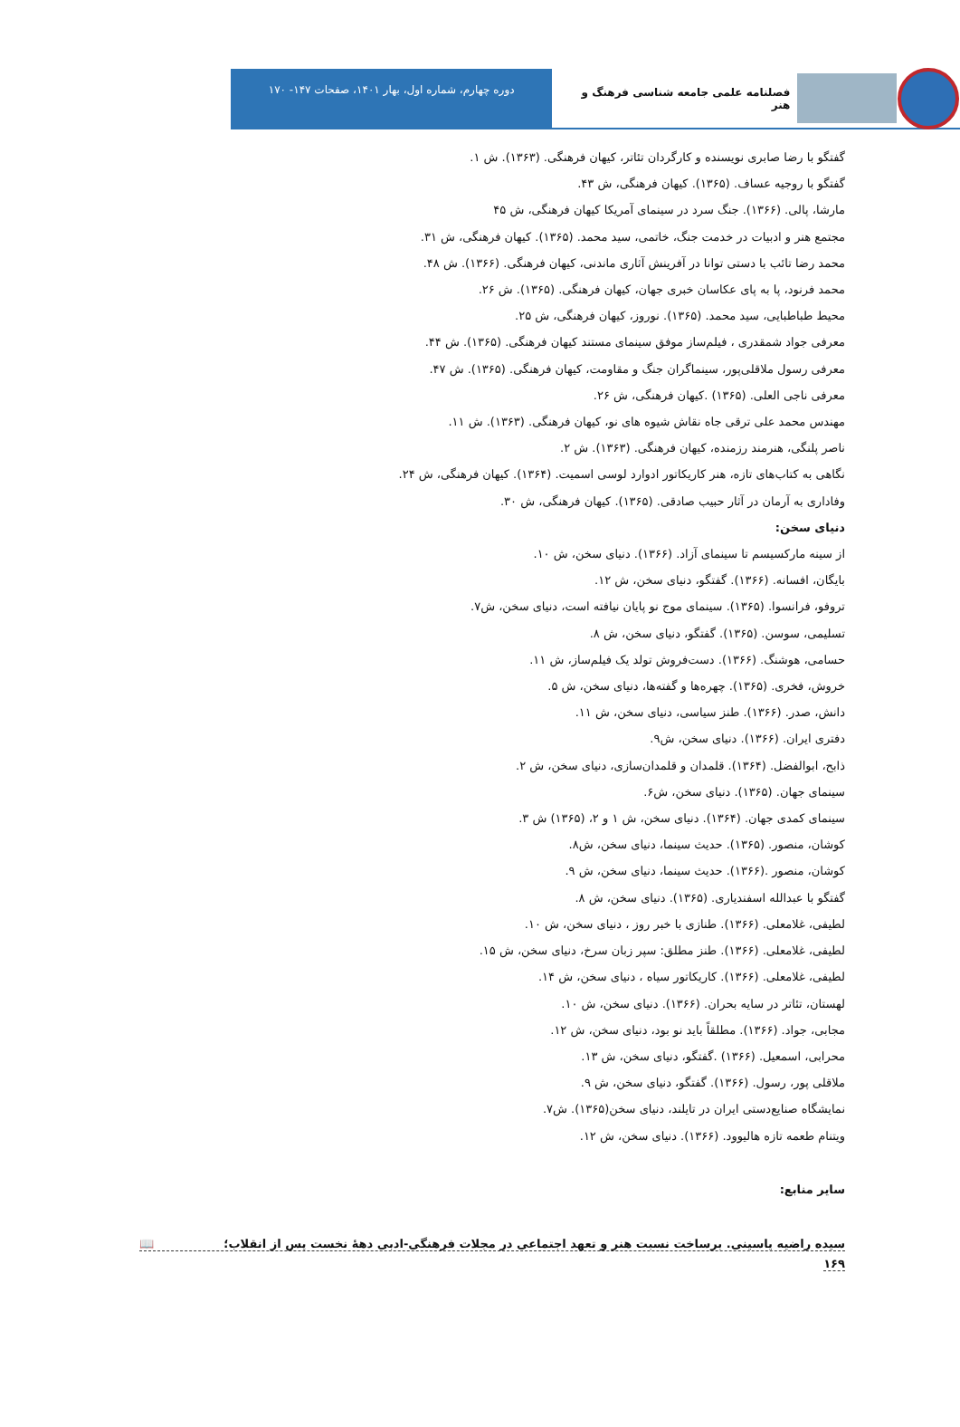فصلنامه علمی جامعه شناسی فرهنگ و هنر
دوره چهارم، شماره اول، بهار ۱۴۰۱، صفحات ۱۴۷- ۱۷۰
گفتگو با رضا صابری نویسنده و کارگردان تئاتر، کیهان فرهنگی. (۱۳۶۳). ش ۱.
گفتگو با روجیه عساف. (۱۳۶۵). کیهان فرهنگی، ش ۴۳.
مارشا، پالی. (۱۳۶۶). جنگ سرد در سینمای آمریکا کیهان فرهنگی، ش ۴۵
مجتمع هنر و ادبیات در خدمت جنگ، خاتمی، سید محمد. (۱۳۶۵). کیهان فرهنگی، ش ۳۱.
محمد رضا تائب با دستی توانا در آفرینش آثاری ماندنی، کیهان فرهنگی. (۱۳۶۶). ش ۴۸.
محمد فرنود، پا به پای عکاسان خبری جهان، کیهان فرهنگی. (۱۳۶۵). ش ۲۶.
محیط طباطبایی، سید محمد. (۱۳۶۵). نوروز، کیهان فرهنگی، ش ۲۵.
معرفی جواد شمقدری ، فیلم‌ساز موفق سینمای مستند کیهان فرهنگی. (۱۳۶۵). ش ۴۴.
معرفی رسول ملاقلی‌پور، سینماگران جنگ و مقاومت، کیهان فرهنگی. (۱۳۶۵). ش ۴۷.
معرفی ناجی العلی. (۱۳۶۵) .کیهان فرهنگی، ش ۲۶.
مهندس محمد علی ترقی جاه نقاش شیوه های نو، کیهان فرهنگی. (۱۳۶۳). ش ۱۱.
ناصر پلنگی، هنرمند رزمنده، کیهان فرهنگی. (۱۳۶۳). ش ۲.
نگاهی به کتاب‌های تازه، هنر کاریکاتور ادوارد لوسی اسمیت. (۱۳۶۴). کیهان فرهنگی، ش ۲۴.
وفاداری به آرمان در آثار حبیب صادقی. (۱۳۶۵). کیهان فرهنگی، ش ۳۰.
دنیای سخن:
از سینه مارکسیسم تا سینمای آزاد. (۱۳۶۶). دنیای سخن، ش ۱۰.
بایگان، افسانه. (۱۳۶۶). گفتگو، دنیای سخن، ش ۱۲.
تروفو، فرانسوا. (۱۳۶۵). سینمای موج نو پایان نیافته است، دنیای سخن، ش۷.
تسلیمی، سوسن. (۱۳۶۵). گفتگو، دنیای سخن، ش ۸.
حسامی، هوشنگ. (۱۳۶۶). دست‌فروش تولد یک فیلم‌ساز، ش ۱۱.
خروش، فخری. (۱۳۶۵). چهره‌ها و گفته‌ها، دنیای سخن، ش ۵.
دانش، صدر. (۱۳۶۶). طنز سیاسی، دنیای سخن، ش ۱۱.
دفتری ایران. (۱۳۶۶). دنیای سخن، ش۹.
ذابح، ابوالفضل. (۱۳۶۴). قلمدان و قلمدان‌سازی، دنیای سخن، ش ۲.
سینمای جهان. (۱۳۶۵). دنیای سخن، ش۶.
سینمای کمدی جهان. (۱۳۶۴). دنیای سخن، ش ۱ و ۲، (۱۳۶۵) ش ۳.
کوشان، منصور. (۱۳۶۵). حدیث سینما، دنیای سخن، ش۸.
کوشان، منصور .(۱۳۶۶). حدیث سینما، دنیای سخن، ش ۹.
گفتگو با عبدالله اسفندیاری. (۱۳۶۵). دنیای سخن، ش ۸.
لطیفی، غلامعلی. (۱۳۶۶). طنازی با خبر روز ، دنیای سخن، ش ۱۰.
لطیفی، غلامعلی. (۱۳۶۶). طنز مطلق: سپر زبان سرخ، دنیای سخن، ش ۱۵.
لطیفی، غلامعلی. (۱۳۶۶). کاریکاتور سیاه ، دنیای سخن، ش ۱۴.
لهستان، تئاتر در سایه بحران. (۱۳۶۶). دنیای سخن، ش ۱۰.
مجابی، جواد. (۱۳۶۶). مطلقاً باید نو بود، دنیای سخن، ش ۱۲.
محرابی، اسمعیل. (۱۳۶۶) .گفتگو، دنیای سخن، ش ۱۳.
ملاقلی پور، رسول. (۱۳۶۶). گفتگو، دنیای سخن، ش ۹.
نمایشگاه صنایع‌دستی ایران در تایلند، دنیای سخن(۱۳۶۵). ش۷.
ویتنام طعمه تازه هالیوود. (۱۳۶۶). دنیای سخن، ش ۱۲.
سایر منابع:
سیده راضیه یاسینی. برساخت نسبت هنر و تعهد اجتماعی در مجلات فرهنگی-ادبی دههٔ نخست پس از انقلاب؛ 📖
۱۶۹